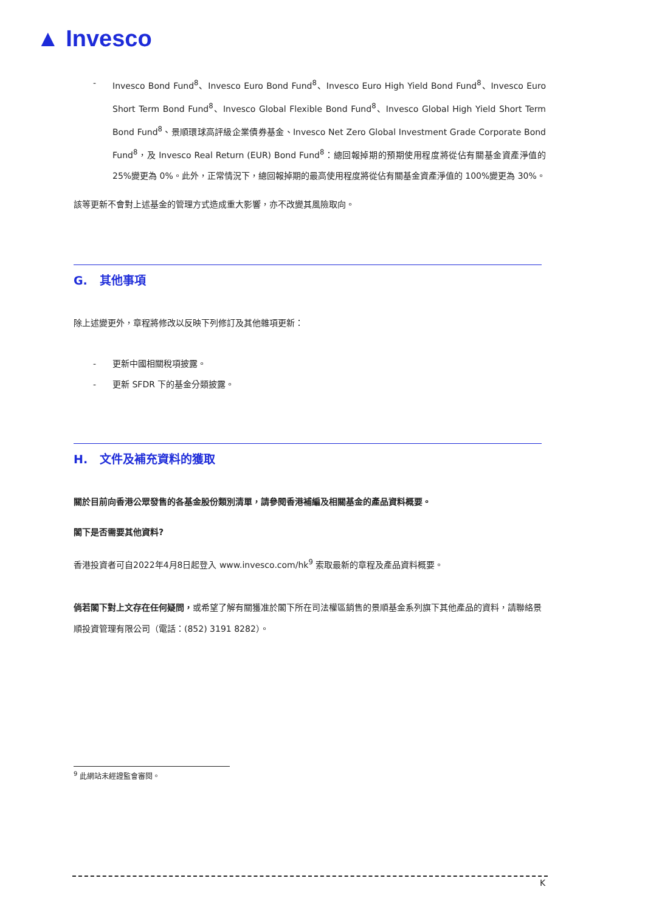▲ Invesco
- Invesco Bond Fund<sup>8</sup>、Invesco Euro Bond Fund<sup>8</sup>、Invesco Euro High Yield Bond Fund<sup>8</sup>、Invesco Euro Short Term Bond Fund<sup>8</sup>、Invesco Global Flexible Bond Fund<sup>8</sup>、Invesco Global High Yield Short Term Bond Fund<sup>8</sup>、景順環球高評級企業債券基金、Invesco Net Zero Global Investment Grade Corporate Bond Fund<sup>8</sup>，及 Invesco Real Return (EUR) Bond Fund<sup>8</sup>：總回報掉期的預期使用程度將從佔有關基金資產淨值的 25%變更為 0%。此外，正常情況下，總回報掉期的最高使用程度將從佔有關基金資產淨值的 100%變更為 30%。
該等更新不會對上述基金的管理方式造成重大影響，亦不改變其風險取向。
G. 其他事項
除上述變更外，章程將修改以反映下列修訂及其他雜項更新：
- 更新中國相關稅項披露。
- 更新 SFDR 下的基金分類披露。
H. 文件及補充資料的獲取
關於目前向香港公眾發售的各基金股份類別清單，請參閱香港補編及相關基金的產品資料概要。
閣下是否需要其他資料?
香港投資者可自2022年4月8日起登入 www.invesco.com/hk<sup>9</sup> 索取最新的章程及產品資料概要。
倘若閣下對上文存在任何疑問，或希望了解有關獲准於閣下所在司法權區銷售的景順基金系列旗下其他產品的資料，請聯絡景順投資管理有限公司（電話：(852) 3191 8282）。
<sup>9</sup> 此網站未經證監會審閱。
K